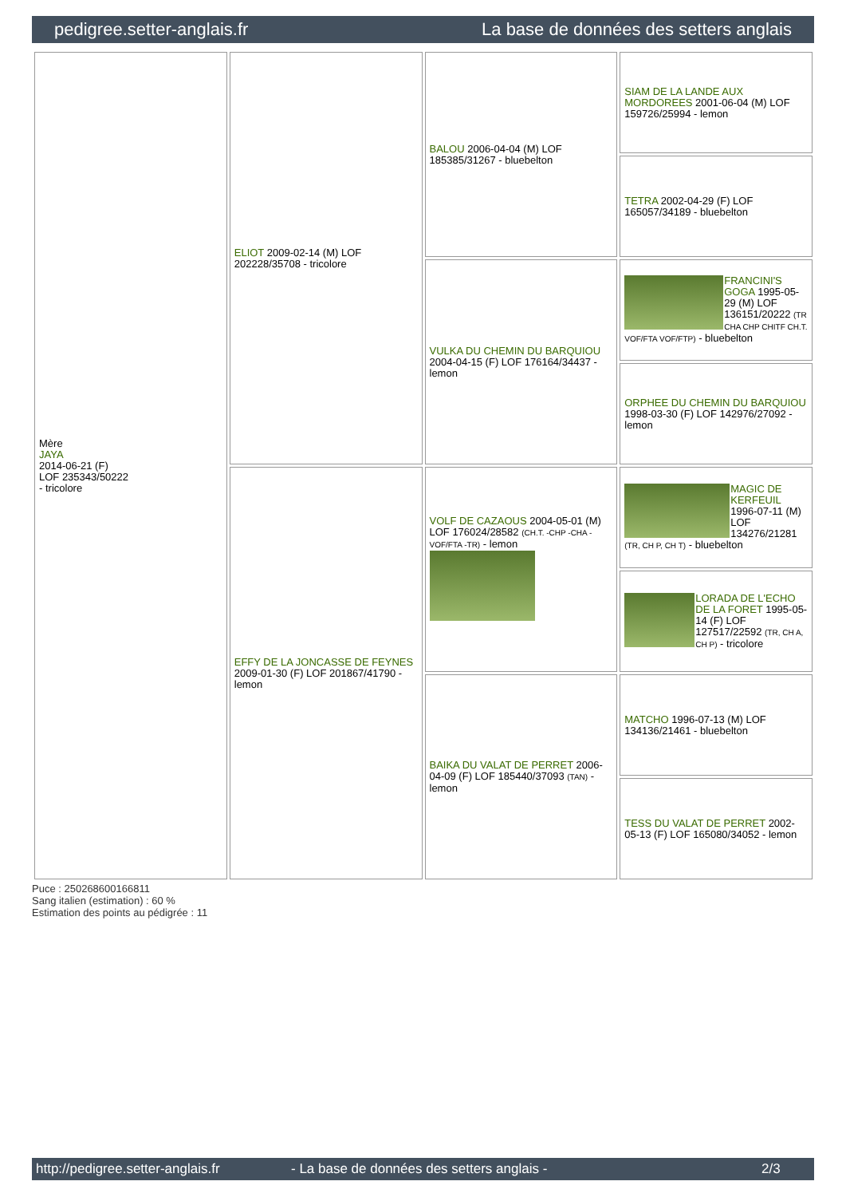pedigree.setter-anglais.fr La base de données des setters anglais
| Mère JAYA 2014-06-21 (F) LOF 235343/50222 - tricolore | ELIOT 2009-02-14 (M) LOF 202228/35708 - tricolore | BALOU 2006-04-04 (M) LOF 185385/31267 - bluebelton | SIAM DE LA LANDE AUX MORDOREES 2001-06-04 (M) LOF 159726/25994 - lemon |
| | | | TETRA 2002-04-29 (F) LOF 165057/34189 - bluebelton |
| | | VULKA DU CHEMIN DU BARQUIOU 2004-04-15 (F) LOF 176164/34437 - lemon | FRANCINI'S GOGA 1995-05-29 (M) LOF 136151/20222 (TR CHA CHP CHITF CH.T. VOF/FTA VOF/FTP) - bluebelton |
| | | | ORPHEE DU CHEMIN DU BARQUIOU 1998-03-30 (F) LOF 142976/27092 - lemon |
| | EFFY DE LA JONCASSE DE FEYNES 2009-01-30 (F) LOF 201867/41790 - lemon | VOLF DE CAZAOUS 2004-05-01 (M) LOF 176024/28582 (CH.T. -CHP -CHA -VOF/FTA -TR) - lemon | MAGIC DE KERFEUIL 1996-07-11 (M) LOF 134276/21281 (TR, CH P, CH T) - bluebelton |
| | | | LORADA DE L'ECHO DE LA FORET 1995-05-14 (F) LOF 127517/22592 (TR, CH A, CH P) - tricolore |
| | | BAIKA DU VALAT DE PERRET 2006-04-09 (F) LOF 185440/37093 (TAN) - lemon | MATCHO 1996-07-13 (M) LOF 134136/21461 - bluebelton |
| | | | TESS DU VALAT DE PERRET 2002-05-13 (F) LOF 165080/34052 - lemon |
Puce : 250268600166811
Sang italien (estimation) : 60 %
Estimation des points au pédigrée : 11
http://pedigree.setter-anglais.fr - La base de données des setters anglais - 2/3